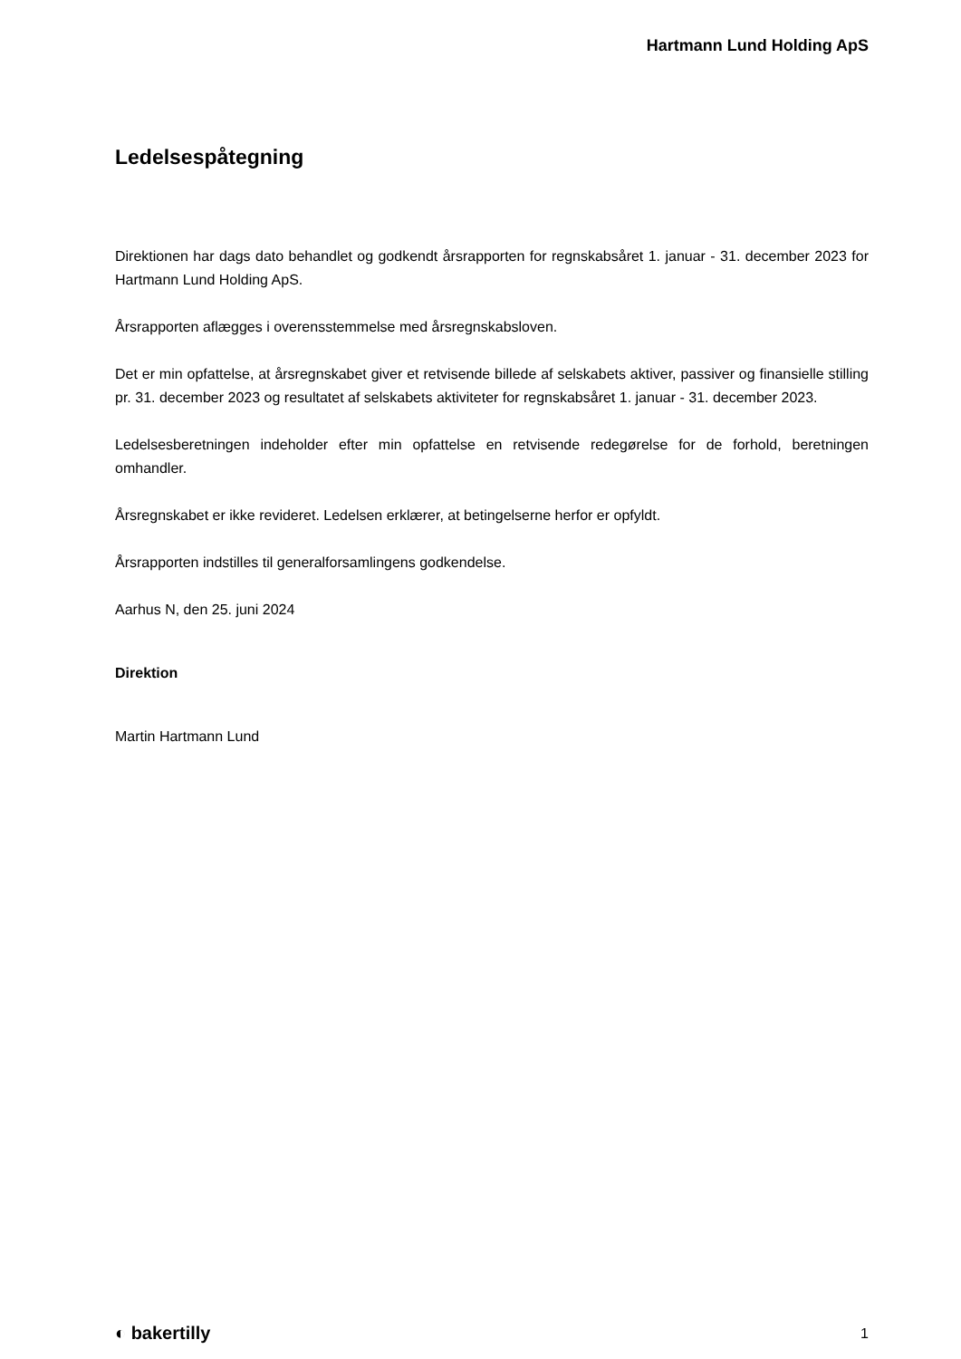Hartmann Lund Holding ApS
Ledelsespåtegning
Direktionen har dags dato behandlet og godkendt årsrapporten for regnskabsåret 1. januar - 31. december 2023 for Hartmann Lund Holding ApS.
Årsrapporten aflægges i overensstemmelse med årsregnskabsloven.
Det er min opfattelse, at årsregnskabet giver et retvisende billede af selskabets aktiver, passiver og finansielle stilling pr. 31. december 2023 og resultatet af selskabets aktiviteter for regnskabsåret 1. januar - 31. december 2023.
Ledelsesberetningen indeholder efter min opfattelse en retvisende redegørelse for de forhold, beretningen omhandler.
Årsregnskabet er ikke revideret. Ledelsen erklærer, at betingelserne herfor er opfyldt.
Årsrapporten indstilles til generalforsamlingens godkendelse.
Aarhus N, den 25. juni 2024
Direktion
Martin Hartmann Lund
◐ bakertilly 1